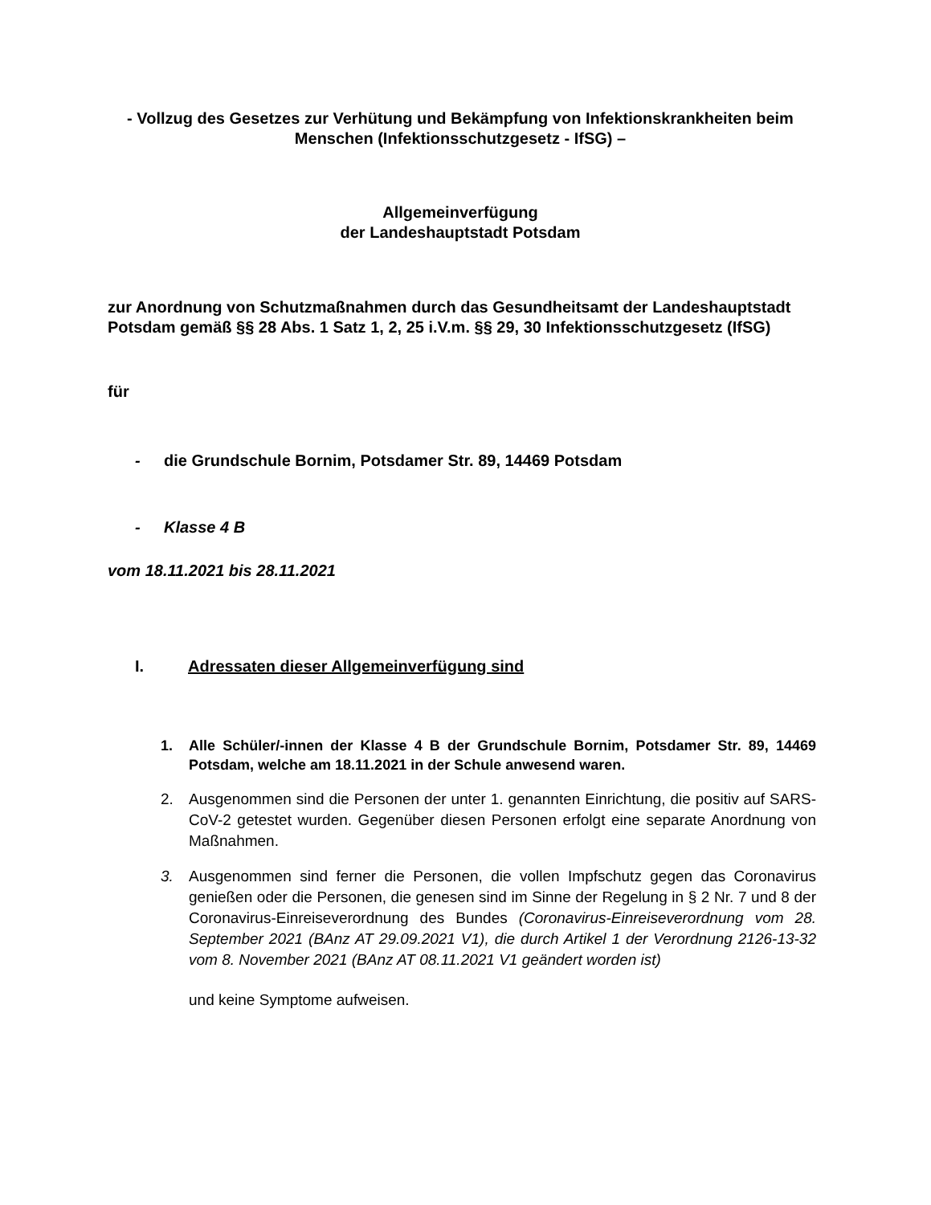- Vollzug des Gesetzes zur Verhütung und Bekämpfung von Infektionskrankheiten beim Menschen (Infektionsschutzgesetz - IfSG) –
Allgemeinverfügung
der Landeshauptstadt Potsdam
zur Anordnung von Schutzmaßnahmen durch das Gesundheitsamt der Landeshauptstadt Potsdam gemäß §§ 28 Abs. 1 Satz 1, 2, 25 i.V.m. §§ 29, 30 Infektionsschutzgesetz (IfSG)
für
- die Grundschule Bornim, Potsdamer Str. 89, 14469 Potsdam
- Klasse 4 B
vom 18.11.2021 bis 28.11.2021
I. Adressaten dieser Allgemeinverfügung sind
1. Alle Schüler/-innen der Klasse 4 B der Grundschule Bornim, Potsdamer Str. 89, 14469 Potsdam, welche am 18.11.2021 in der Schule anwesend waren.
2. Ausgenommen sind die Personen der unter 1. genannten Einrichtung, die positiv auf SARS-CoV-2 getestet wurden. Gegenüber diesen Personen erfolgt eine separate Anordnung von Maßnahmen.
3. Ausgenommen sind ferner die Personen, die vollen Impfschutz gegen das Coronavirus genießen oder die Personen, die genesen sind im Sinne der Regelung in § 2 Nr. 7 und 8 der Coronavirus-Einreiseverordnung des Bundes (Coronavirus-Einreiseverordnung vom 28. September 2021 (BAnz AT 29.09.2021 V1), die durch Artikel 1 der Verordnung 2126-13-32 vom 8. November 2021 (BAnz AT 08.11.2021 V1 geändert worden ist)
und keine Symptome aufweisen.